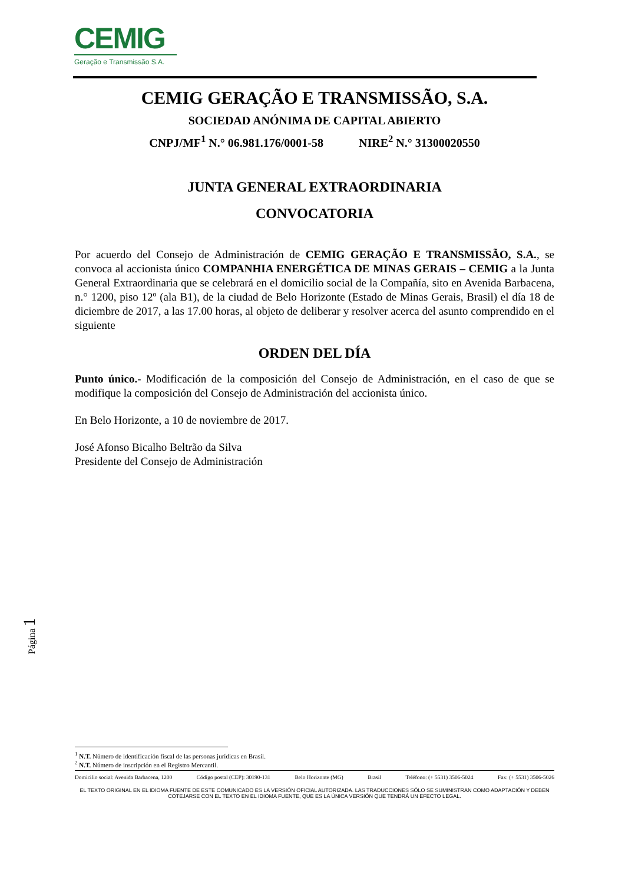CEMIG
Geração e Transmissão S.A.
CEMIG GERAÇÃO E TRANSMISSÃO, S.A.
SOCIEDAD ANÓNIMA DE CAPITAL ABIERTO
CNPJ/MF<sup>1</sup> N.° 06.981.176/0001-58 NIRE<sup>2</sup> N.° 31300020550
JUNTA GENERAL EXTRAORDINARIA
CONVOCATORIA
Por acuerdo del Consejo de Administración de CEMIG GERAÇÃO E TRANSMISSÃO, S.A., se convoca al accionista único COMPANHIA ENERGÉTICA DE MINAS GERAIS – CEMIG a la Junta General Extraordinaria que se celebrará en el domicilio social de la Compañía, sito en Avenida Barbacena, n.° 1200, piso 12º (ala B1), de la ciudad de Belo Horizonte (Estado de Minas Gerais, Brasil) el día 18 de diciembre de 2017, a las 17.00 horas, al objeto de deliberar y resolver acerca del asunto comprendido en el siguiente
ORDEN DEL DÍA
Punto único.- Modificación de la composición del Consejo de Administración, en el caso de que se modifique la composición del Consejo de Administración del accionista único.
En Belo Horizonte, a 10 de noviembre de 2017.
José Afonso Bicalho Beltrão da Silva
Presidente del Consejo de Administración
Página 1
<sup>1</sup> N.T. Número de identificación fiscal de las personas jurídicas en Brasil.
<sup>2</sup> N.T. Número de inscripción en el Registro Mercantil.
Domicilio social: Avenida Barbacena, 1200 Código postal (CEP): 30190-131 Belo Horizonte (MG) Brasil Teléfono: (+ 5531) 3506-5024 Fax: (+ 5531) 3506-5026
EL TEXTO ORIGINAL EN EL IDIOMA FUENTE DE ESTE COMUNICADO ES LA VERSIÓN OFICIAL AUTORIZADA. LAS TRADUCCIONES SÓLO SE SUMINISTRAN COMO ADAPTACIÓN Y DEBEN
COTEJARSE CON EL TEXTO EN EL IDIOMA FUENTE, QUE ES LA ÚNICA VERSIÓN QUE TENDRÁ UN EFECTO LEGAL.